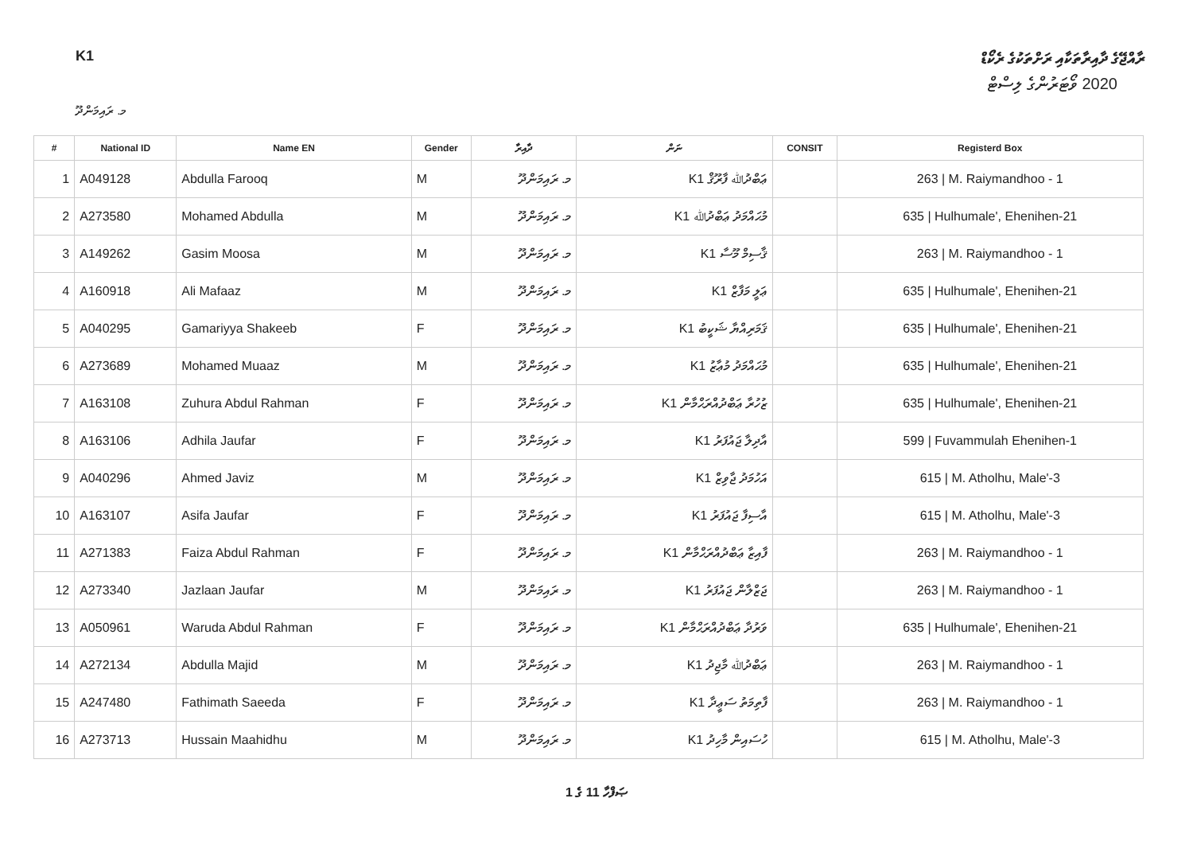K1 ރާއްޖޭގެ ދާއިރާތަކާއި ރަށްތަކުގެ ރެކޯޑް
2020 ވޯޓަރުންގެ ލިސްޓް
މ. ރައިމަންދޫ
| # | National ID | Name EN | Gender | ދާއިރާ | ނަން | CONSIT | Registerd Box |
| --- | --- | --- | --- | --- | --- | --- | --- |
| 1 | A049128 | Abdulla Farooq | M | މ. ރައިމަންދޫ | K1 ޢަބްދުﷲ ފާރޫޤް | | 263 / M. Raiymandhoo - 1 |
| 2 | A273580 | Mohamed Abdulla | M | މ. ރައިމަންދޫ | K1 މުޙައްމަދު ޢަބްދުﷲ | | 635 / Hulhumale', Ehenihen-21 |
| 3 | A149262 | Gasim Moosa | M | މ. ރައިމަންދޫ | K1 ޤާސިމް މޫސާ | | 263 / M. Raiymandhoo - 1 |
| 4 | A160918 | Ali Mafaaz | M | މ. ރައިމަންދޫ | K1 ޢަލީ މަފާޒް | | 635 / Hulhumale', Ehenihen-21 |
| 5 | A040295 | Gamariyya Shakeeb | F | މ. ރައިމަންދޫ | K1 ޤަމަރިއްޔާ ޝަކީބު | | 635 / Hulhumale', Ehenihen-21 |
| 6 | A273689 | Mohamed Muaaz | M | މ. ރައިމަންދޫ | K1 މުޙައްމަދު މުޢާޒު | | 635 / Hulhumale', Ehenihen-21 |
| 7 | A163108 | Zuhura Abdul Rahman | F | މ. ރައިމަންދޫ | K1 ޒުހުރާ ޢަބްދުއްރަޙްމާން | | 635 / Hulhumale', Ehenihen-21 |
| 8 | A163106 | Adhila Jaufar | F | މ. ރައިމަންދޫ | K1 އާދިލާ ޖައުފަރު | | 599 / Fuvammulah Ehenihen-1 |
| 9 | A040296 | Ahmed Javiz | M | މ. ރައިމަންދޫ | K1 އަހުމަދު ޖާވިޒް | | 615 / M. Atholhu, Male'-3 |
| 10 | A163107 | Asifa Jaufar | F | މ. ރައިމަންދޫ | K1 އާސިފާ ޖައުފަރު | | 615 / M. Atholhu, Male'-3 |
| 11 | A271383 | Faiza Abdul Rahman | F | މ. ރައިމަންދޫ | K1 ފާއިޒާ ޢަބްދުއްރަޙްމާން | | 263 / M. Raiymandhoo - 1 |
| 12 | A273340 | Jazlaan Jaufar | M | މ. ރައިމަންދޫ | K1 ޖަޒްލާން ޖައުފަރު | | 263 / M. Raiymandhoo - 1 |
| 13 | A050961 | Waruda Abdul Rahman | F | މ. ރައިމަންދޫ | K1 ވަރުދާ ޢަބްދުއްރަޙްމާން | | 635 / Hulhumale', Ehenihen-21 |
| 14 | A272134 | Abdulla Majid | M | މ. ރައިމަންދޫ | K1 ޢަބްދުﷲ މާޖިދު | | 263 / M. Raiymandhoo - 1 |
| 15 | A247480 | Fathimath Saeeda | F | މ. ރައިމަންދޫ | K1 ފާތިމަތު ސަޢީދާ | | 263 / M. Raiymandhoo - 1 |
| 16 | A273713 | Hussain Maahidhu | M | މ. ރައިމަންދޫ | K1 ހުސައިން މާހިދު | | 615 / M. Atholhu, Male'-3 |
ޞަފްހާ 11 ގެ 1